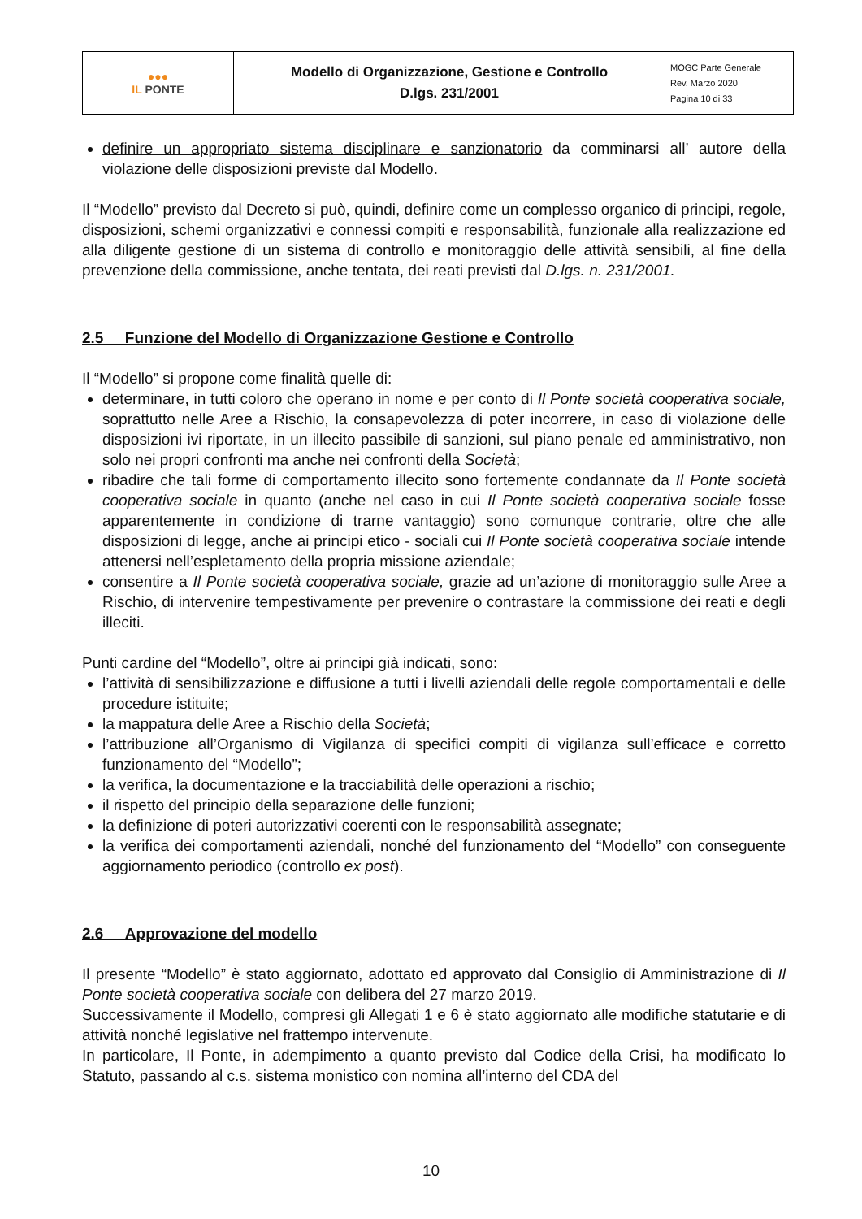| ●●● IL PONTE | Modello di Organizzazione, Gestione e Controllo D.lgs. 231/2001 | MOGC Parte Generale Rev. Marzo 2020 Pagina 10 di 33 |
definire un appropriato sistema disciplinare e sanzionatorio da comminarsi all’ autore della violazione delle disposizioni previste dal Modello.
Il “Modello” previsto dal Decreto si può, quindi, definire come un complesso organico di principi, regole, disposizioni, schemi organizzativi e connessi compiti e responsabilità, funzionale alla realizzazione ed alla diligente gestione di un sistema di controllo e monitoraggio delle attività sensibili, al fine della prevenzione della commissione, anche tentata, dei reati previsti dal D.lgs. n. 231/2001.
2.5 Funzione del Modello di Organizzazione Gestione e Controllo
Il “Modello” si propone come finalità quelle di:
determinare, in tutti coloro che operano in nome e per conto di Il Ponte società cooperativa sociale, soprattutto nelle Aree a Rischio, la consapevolezza di poter incorrere, in caso di violazione delle disposizioni ivi riportate, in un illecito passibile di sanzioni, sul piano penale ed amministrativo, non solo nei propri confronti ma anche nei confronti della Società;
ribadire che tali forme di comportamento illecito sono fortemente condannate da Il Ponte società cooperativa sociale in quanto (anche nel caso in cui Il Ponte società cooperativa sociale fosse apparentemente in condizione di trarne vantaggio) sono comunque contrarie, oltre che alle disposizioni di legge, anche ai principi etico - sociali cui Il Ponte società cooperativa sociale intende attenersi nell’espletamento della propria missione aziendale;
consentire a Il Ponte società cooperativa sociale, grazie ad un’azione di monitoraggio sulle Aree a Rischio, di intervenire tempestivamente per prevenire o contrastare la commissione dei reati e degli illeciti.
Punti cardine del “Modello”, oltre ai principi già indicati, sono:
l’attività di sensibilizzazione e diffusione a tutti i livelli aziendali delle regole comportamentali e delle procedure istituite;
la mappatura delle Aree a Rischio della Società;
l’attribuzione all’Organismo di Vigilanza di specifici compiti di vigilanza sull’efficace e corretto funzionamento del “Modello”;
la verifica, la documentazione e la tracciabilità delle operazioni a rischio;
il rispetto del principio della separazione delle funzioni;
la definizione di poteri autorizzativi coerenti con le responsabilità assegnate;
la verifica dei comportamenti aziendali, nonché del funzionamento del “Modello” con conseguente aggiornamento periodico (controllo ex post).
2.6 Approvazione del modello
Il presente “Modello” è stato aggiornato, adottato ed approvato dal Consiglio di Amministrazione di Il Ponte società cooperativa sociale con delibera del 27 marzo 2019.
Successivamente il Modello, compresi gli Allegati 1 e 6 è stato aggiornato alle modifiche statutarie e di attività nonché legislative nel frattempo intervenute.
In particolare, Il Ponte, in adempimento a quanto previsto dal Codice della Crisi, ha modificato lo Statuto, passando al c.s. sistema monistico con nomina all’interno del CDA del
10